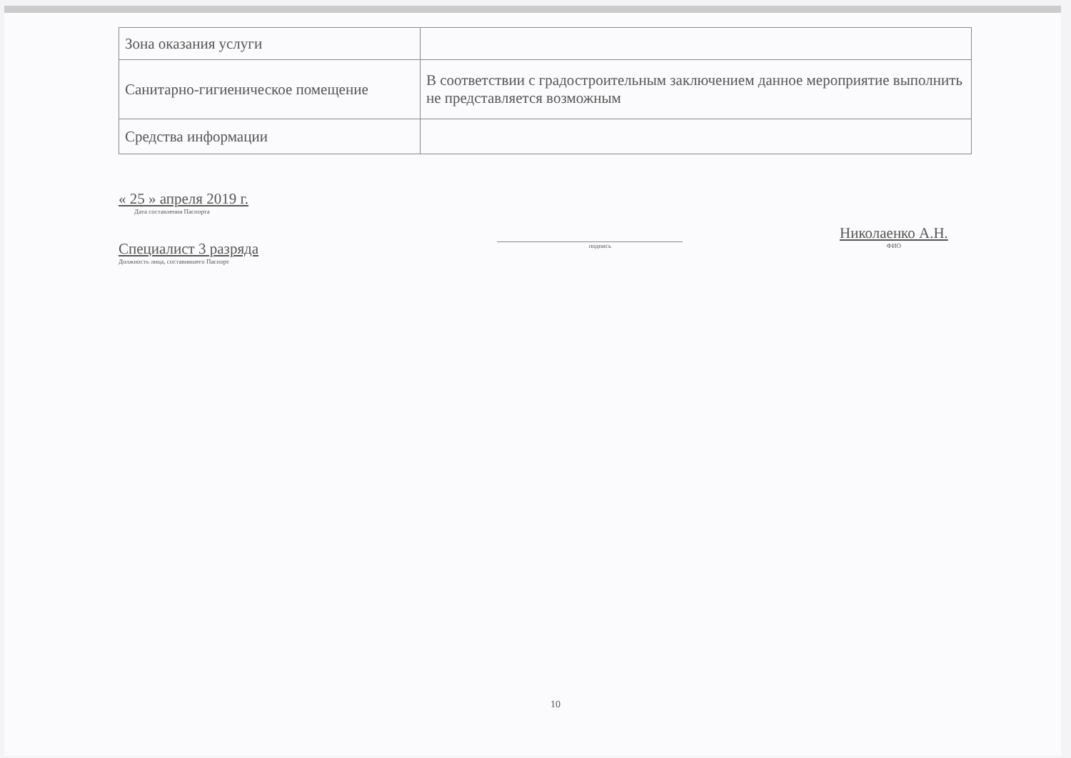| Зона оказания услуги | |
| Санитарно-гигиеническое помещение | В соответствии с градостроительным заключением данное мероприятие выполнить не представляется возможным |
| Средства информации | |
« 25 » апреля 2019 г.
Дата составления Паспорта
Специалист 3 разряда
Должность лица, составившего Паспорт
подпись
Николаенко А.Н.
ФИО
10